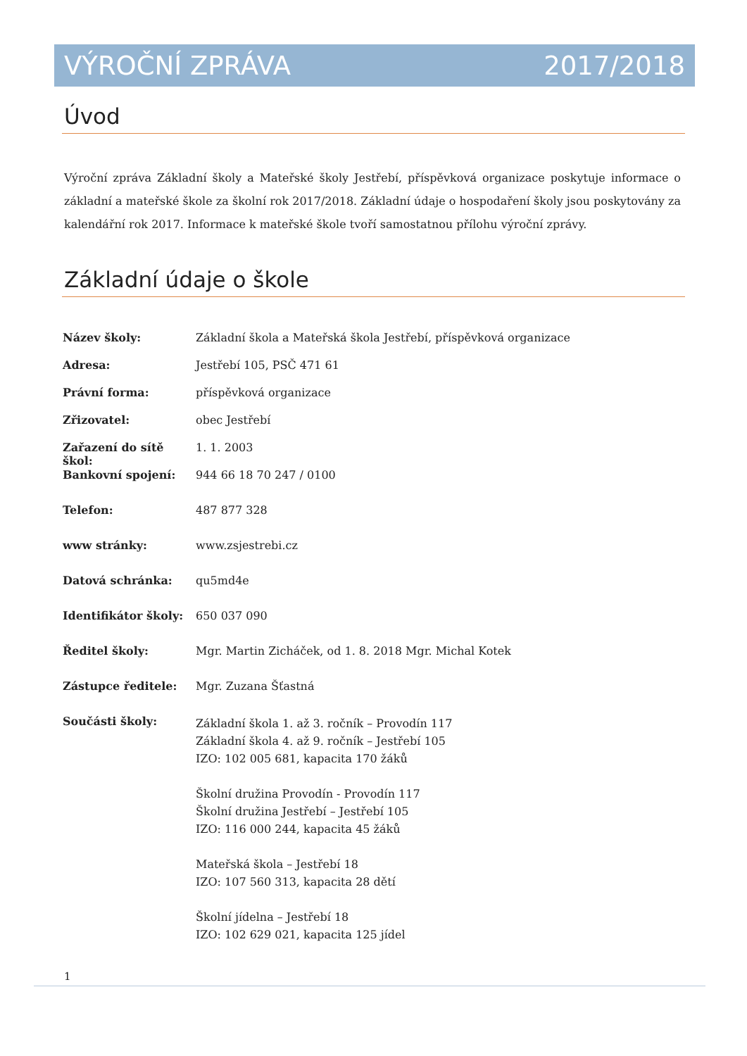VÝROČNÍ ZPRÁVA 2017/2018
Úvod
Výroční zpráva Základní školy a Mateřské školy Jestřebí, příspěvková organizace poskytuje informace o základní a mateřské škole za školní rok 2017/2018. Základní údaje o hospodaření školy jsou poskytovány za kalendářní rok 2017. Informace k mateřské škole tvoří samostatnou přílohu výroční zprávy.
Základní údaje o škole
| Název školy: | Základní škola a Mateřská škola Jestřebí, příspěvková organizace |
| Adresa: | Jestřebí 105, PSČ 471 61 |
| Právní forma: | příspěvková organizace |
| Zřizovatel: | obec Jestřebí |
| Zařazení do sítě škol: | 1. 1. 2003 |
| Bankovní spojení: | 944 66 18 70 247 / 0100 |
| Telefon: | 487 877 328 |
| www stránky: | www.zsjestrebi.cz |
| Datová schránka: | qu5md4e |
| Identifikátor školy: | 650 037 090 |
| Ředitel školy: | Mgr. Martin Zicháček, od 1. 8. 2018 Mgr. Michal Kotek |
| Zástupce ředitele: | Mgr. Zuzana Šťastná |
| Součásti školy: | Základní škola 1. až 3. ročník – Provodín 117 Základní škola 4. až 9. ročník – Jestřebí 105 IZO: 102 005 681, kapacita 170 žáků Školní družina Provodín - Provodín 117 Školní družina Jestřebí – Jestřebí 105 IZO: 116 000 244, kapacita 45 žáků Mateřská škola – Jestřebí 18 IZO: 107 560 313, kapacita 28 dětí Školní jídelna – Jestřebí 18 IZO: 102 629 021, kapacita 125 jídel |
1